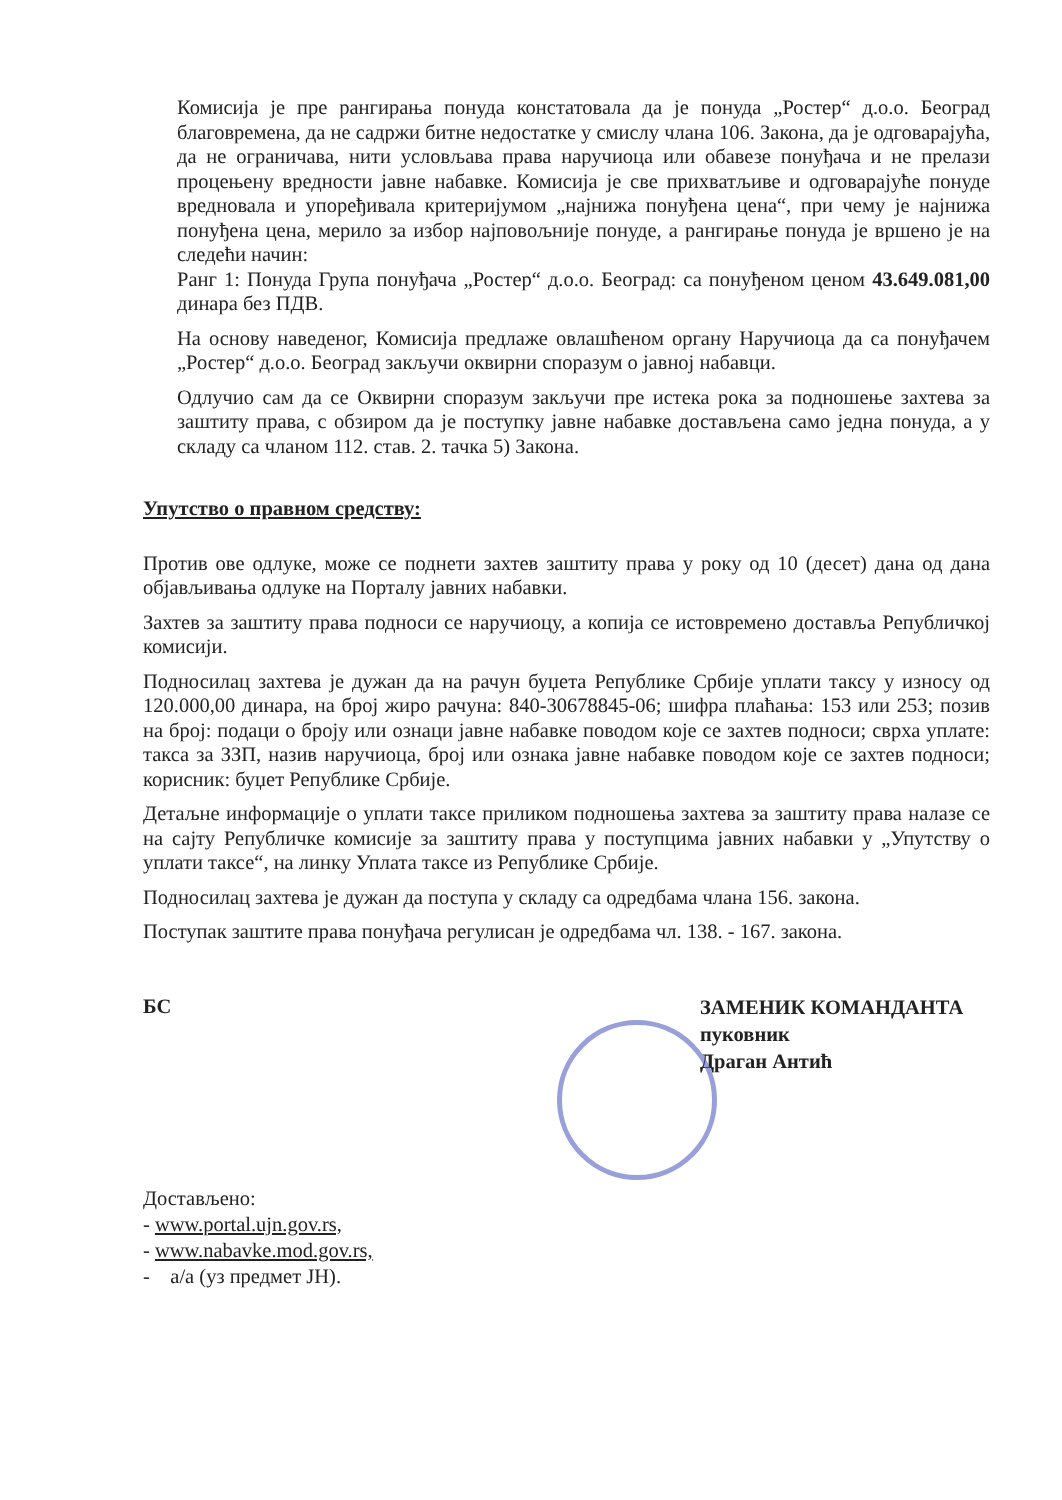Комисија је пре рангирања понуда констатовала да је понуда „Ростер“ д.о.о. Београд благовремена, да не садржи битне недостатке у смислу члана 106. Закона, да је одговарајућа, да не ограничава, нити условљава права наручиоца или обавезе понуђача и не прелази процењену вредности јавне набавке. Комисија је све прихватљиве и одговарајуће понуде вредновала и упоређивала критеријумом „најнижа понуђена цена“, при чему је најнижа понуђена цена, мерило за избор најповољније понуде, а рангирање понуда је вршено је на следећи начин:
Ранг 1: Понуда Група понуђача „Ростер“ д.о.о. Београд: са понуђеном ценом 43.649.081,00 динара без ПДВ.
На основу наведеног, Комисија предлаже овлашћеном органу Наручиоца да са понуђачем „Ростер“ д.о.о. Београд закључи оквирни споразум о јавној набавци.
Одлучио сам да се Оквирни споразум закључи пре истека рока за подношење захтева за заштиту права, с обзиром да је поступку јавне набавке достављена само једна понуда, а у складу са чланом 112. став. 2. тачка 5) Закона.
Упутство о правном средству:
Против ове одлуке, може се поднети захтев заштиту права у року од 10 (десет) дана од дана објављивања одлуке на Порталу јавних набавки.
Захтев за заштиту права подноси се наручиоцу, а копија се истовремено доставља Републичкој комисији.
Подносилац захтева је дужан да на рачун буџета Републике Србије уплати таксу у износу од 120.000,00 динара, на број жиро рачуна: 840-30678845-06; шифра плаћања: 153 или 253; позив на број: подаци о броју или ознаци јавне набавке поводом које се захтев подноси; сврха уплате: такса за ЗЗП, назив наручиоца, број или ознака јавне набавке поводом које се захтев подноси; корисник: буџет Републике Србије.
Детаљне информације о уплати таксе приликом подношења захтева за заштиту права налазе се на сајту Републичке комисије за заштиту права у поступцима јавних набавки у „Упутству о уплати таксе“, на линку Уплата таксе из Републике Србије.
Подносилац захтева је дужан да поступа у складу са одредбама члана 156. закона.
Поступак заштите права понуђача регулисан је одредбама чл. 138. - 167. закона.
БС
ЗАМЕНИК КОМАНДАНТА
пуковник
Драган Антић
Достављено:
- www.portal.ujn.gov.rs,
- www.nabavke.mod.gov.rs,
- а/а (уз предмет ЈН).